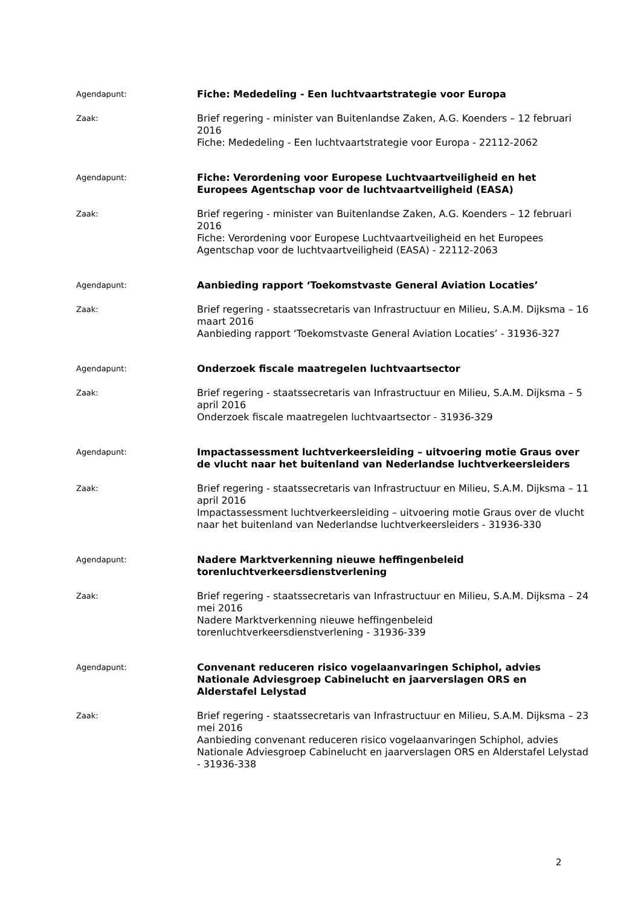Agendapunt:
Fiche: Mededeling - Een luchtvaartstrategie voor Europa
Zaak:
Brief regering - minister van Buitenlandse Zaken, A.G. Koenders – 12 februari 2016
Fiche: Mededeling - Een luchtvaartstrategie voor Europa - 22112-2062
Agendapunt:
Fiche: Verordening voor Europese Luchtvaartveiligheid en het Europees Agentschap voor de luchtvaartveiligheid (EASA)
Zaak:
Brief regering - minister van Buitenlandse Zaken, A.G. Koenders – 12 februari 2016
Fiche: Verordening voor Europese Luchtvaartveiligheid en het Europees Agentschap voor de luchtvaartveiligheid (EASA) - 22112-2063
Agendapunt:
Aanbieding rapport ‘Toekomstvaste General Aviation Locaties’
Zaak:
Brief regering - staatssecretaris van Infrastructuur en Milieu, S.A.M. Dijksma – 16 maart 2016
Aanbieding rapport ‘Toekomstvaste General Aviation Locaties’ - 31936-327
Agendapunt:
Onderzoek fiscale maatregelen luchtvaartsector
Zaak:
Brief regering - staatssecretaris van Infrastructuur en Milieu, S.A.M. Dijksma – 5 april 2016
Onderzoek fiscale maatregelen luchtvaartsector - 31936-329
Agendapunt:
Impactassessment luchtverkeersleiding – uitvoering motie Graus over de vlucht naar het buitenland van Nederlandse luchtverkeersleiders
Zaak:
Brief regering - staatssecretaris van Infrastructuur en Milieu, S.A.M. Dijksma – 11 april 2016
Impactassessment luchtverkeersleiding – uitvoering motie Graus over de vlucht naar het buitenland van Nederlandse luchtverkeersleiders - 31936-330
Agendapunt:
Nadere Marktverkenning nieuwe heffingenbeleid
torenluchtverkeersdienstverlening
Zaak:
Brief regering - staatssecretaris van Infrastructuur en Milieu, S.A.M. Dijksma – 24 mei 2016
Nadere Marktverkenning nieuwe heffingenbeleid
torenluchtverkeersdienstverlening - 31936-339
Agendapunt:
Convenant reduceren risico vogelaanvaringen Schiphol, advies Nationale Adviesgroep Cabinelucht en jaarverslagen ORS en Alderstafel Lelystad
Zaak:
Brief regering - staatssecretaris van Infrastructuur en Milieu, S.A.M. Dijksma – 23 mei 2016
Aanbieding convenant reduceren risico vogelaanvaringen Schiphol, advies Nationale Adviesgroep Cabinelucht en jaarverslagen ORS en Alderstafel Lelystad - 31936-338
2